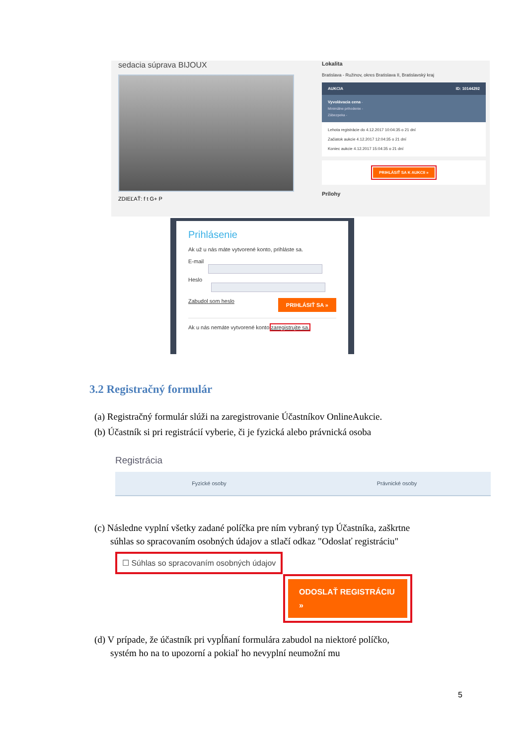sedacia súprava BIJOUX
ZDIEĽAŤ: f t G+ P
Lokalita
Bratislava - Ružinov, okres Bratislava II, Bratislavský kraj
AUKCIA ID: 10144292
Vyvolávacia cena -
Minimálne prihodenie -
Zábezpeka -
Lehota registrácie do 4.12.2017 10:04:35 o 21 dní
Začiatok aukcie 4.12.2017 12:04:35 o 21 dní
Koniec aukcie 4.12.2017 15:04:35 o 21 dní
PRIHLÁSIŤ SA K AUKCII »
Prílohy
Prihlásenie
Ak už u nás máte vytvorené konto, prihláste sa.
E-mail
Heslo
Zabudol som heslo PRIHLÁSIŤ SA »
Ak u nás nemáte vytvorené konto zaregistrujte sa.
3.2 Registračný formulár
(a) Registračný formulár slúži na zaregistrovanie Účastníkov OnlineAukcie.
(b) Účastník si pri registrácií vyberie, či je fyzická alebo právnická osoba
Registrácia
Fyzické osoby Právnické osoby
(c) Následne vyplní všetky zadané políčka pre ním vybraný typ Účastníka, zaškrtne súhlas so spracovaním osobných údajov a stlačí odkaz "Odoslať registráciu"
☐ Súhlas so spracovaním osobných údajov
ODOSLAŤ REGISTRÁCIU »
(d) V prípade, že účastník pri vypĺňaní formulára zabudol na niektoré políčko, systém ho na to upozorní a pokiaľ ho nevyplní neumožní mu
5